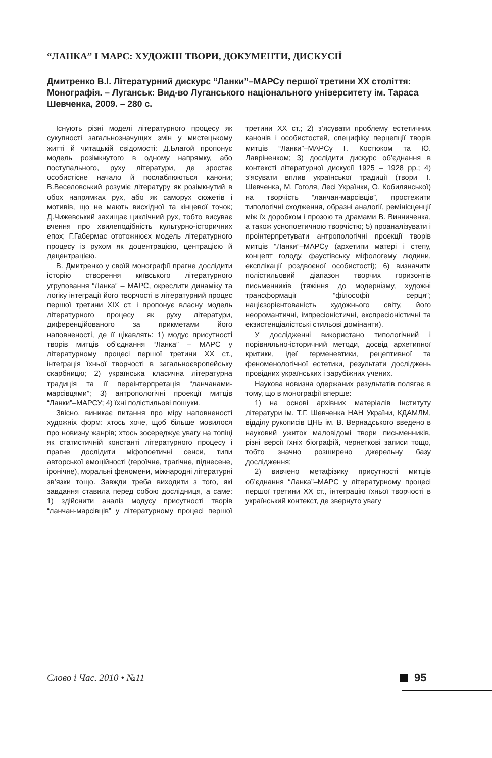“ЛАНКА” І МАРС: ХУДОЖНІ ТВОРИ, ДОКУМЕНТИ, ДИСКУСІЇ
Дмитренко В.І. Літературний дискурс “Ланки”–МАРСу першої третини ХХ століття: Монографія. – Луганськ: Вид-во Луганського національного університету ім. Тараса Шевченка, 2009. – 280 с.
Існують різні моделі літературного процесу як сукупності загальнозначущих змін у мистецькому житті й читацькій свідомості: Д.Благой пропонує модель розімкнутого в одному напрямку, або поступального, руху літератури, де зростає особистісне начало й послаблюються канони; В.Веселовський розуміє літературу як розімкнутий в обох напрямках рух, або як саморух сюжетів і мотивів, що не мають висхідної та кінцевої точок; Д.Чижевський захищає циклічний рух, тобто висуває вчення про хвилеподібність культурно-історичних епох; Г.Габермас ототожнюєх модель літературного процесу із рухом як доцентрацією, центрацією й децентрацією.
В. Дмитренко у своїй монографії прагне дослідити історію створення київського літературного угруповання “Ланка” – МАРС, окреслити динаміку та логіку інтеграції його творчості в літературний процес першої третини ХІХ ст. і пропонує власну модель літературного процесу як руху літератури, диференційованого за прикметами його наповненості, де її цікавлять: 1) модус присутності творів митців об’єднання “Ланка” – МАРС у літературному процесі першої третини ХХ ст., інтеграція їхньої творчості в загальноєвропейську скарбницю; 2) українська класична літературна традиція та її переінтерпретація “ланчанами-марсівцями”; 3) антропологічні проекції митців “Ланки”–МАРСУ; 4) їхні полістильові пошуки.
Звісно, виникає питання про міру наповненості художніх форм: хтось хоче, щоб більше мовилося про новизну жанрів; хтось зосереджує увагу на топіці як статистичній константі літературного процесу і прагне дослідити міфопоетичні сенси, типи авторської емоційності (героїчне, трагічне, піднесене, іронічне), моральні феномени, міжнародні літературні зв’язки тощо. Завжди треба виходити з того, які завдання ставила перед собою дослідниця, а саме: 1) здійснити аналіз модусу присутності творів “ланчан-марсівців” у літературному процесі першої третини ХХ ст.; 2) з’ясувати проблему естетичних канонів і особистостей, специфіку перцепції творів митців “Ланки”–МАРСу Г. Костюком та Ю. Лавріненком; 3) дослідити дискурс об’єднання в контексті літературної дискусії 1925 – 1928 рр.; 4) з’ясувати вплив української традиції (твори Т. Шевченка, М. Гоголя, Лесі Українки, О. Кобилянської) на творчість “ланчан-марсівців”, простежити типологічні сходження, образні аналогії, ремінісценції між їх доробком і прозою та драмами В. Винниченка, а також уснопоетичною творчістю; 5) проаналізувати і проінтерпретувати антропологічні проекції творів митців “Ланки”–МАРСу (архетипи матері і степу, концепт голоду, фаустівську міфологему людини, експлікації роздвоєної особистості); 6) визначити полістильовий діапазон творчих горизонтів письменників (тяжіння до модернізму, художні трансформації “філософії серця”; націєзорієнтованість художнього світу, його неоромантичні, імпресіоністичні, експресіоністичні та екзистенціалістські стильові домінанти).
У дослідженні використано типологічний і порівняльно-історичний методи, досвід архетипної критики, ідеї герменевтики, рецептивної та феноменологічної естетики, результати досліджень провідних українських і зарубіжних учених.
Наукова новизна одержаних результатів полягає в тому, що в монографії вперше:
1) на основі архівних матеріалів Інституту літератури ім. Т.Г. Шевченка НАН України, КДАМЛМ, відділу рукописів ЦНБ ім. В. Вернадського введено в науковий ужиток маловідомі твори письменників, різні версії їхніх біографій, чернеткові записи тощо, тобто значно розширено джерельну базу дослідження;
2) вивчено метафізику присутності митців об’єднання “Ланка”–МАРС у літературному процесі першої третини ХХ ст., інтеграцію їхньої творчості в український контекст, де звернуто увагу
Слово і Час. 2010 • №11 95